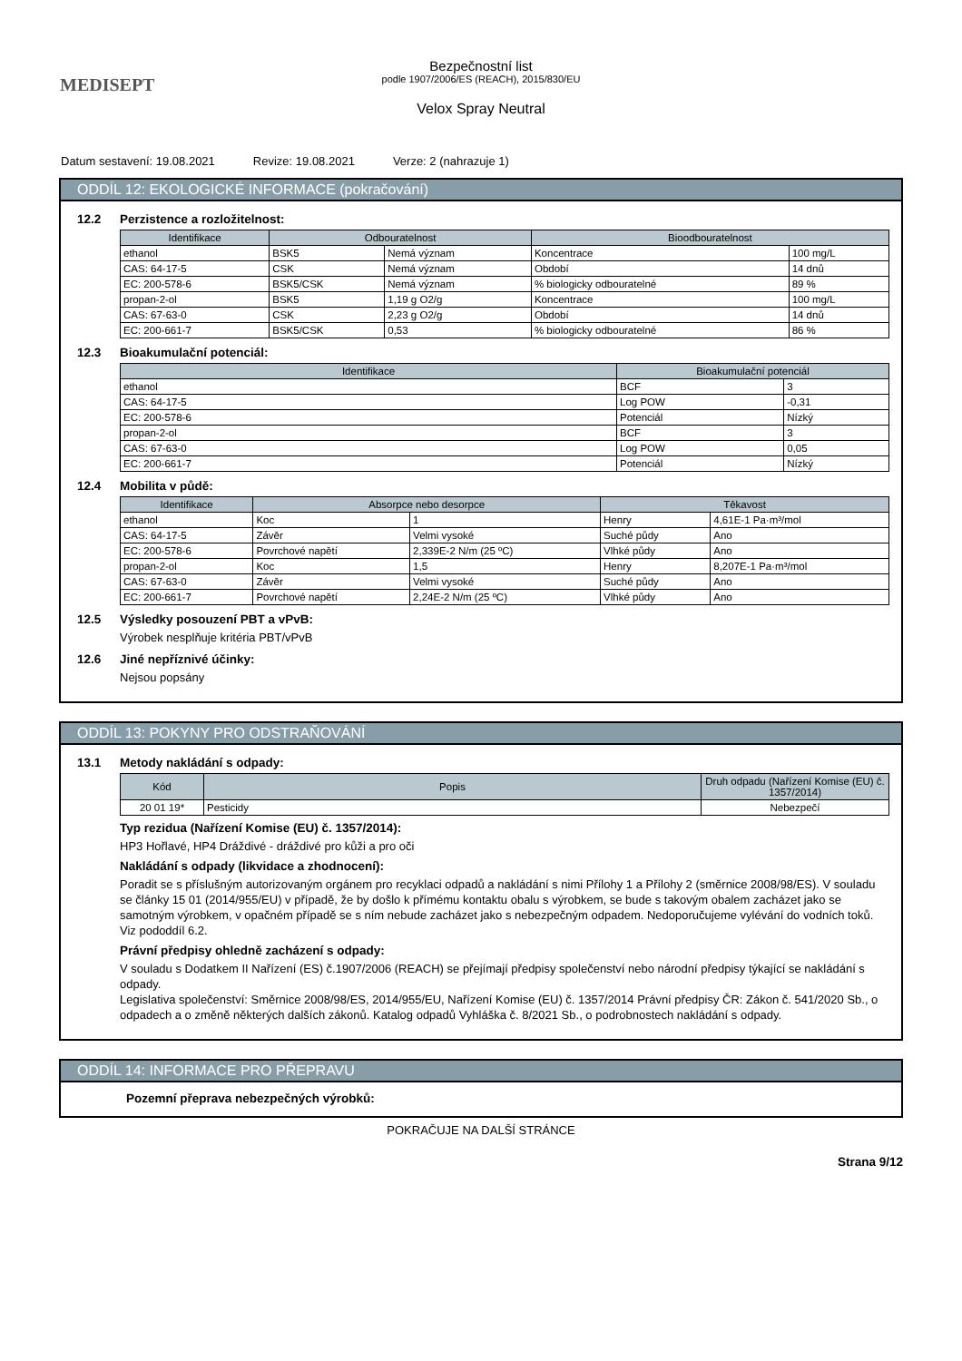MEDISEPT
Bezpečnostní list
podle 1907/2006/ES (REACH), 2015/830/EU
Velox Spray Neutral
Datum sestavení: 19.08.2021 Revize: 19.08.2021 Verze: 2 (nahrazuje 1)
ODDÍL 12: EKOLOGICKÉ INFORMACE (pokračování)
12.2 Perzistence a rozložitelnost:
| Identifikace | Odbouratelnost | | Bioodbouratelnost | |
| --- | --- | --- | --- | --- |
| ethanol | BSK5 | Nemá význam | Koncentrace | 100 mg/L |
| CAS: 64-17-5 | CSK | Nemá význam | Období | 14 dnů |
| EC: 200-578-6 | BSK5/CSK | Nemá význam | % biologicky odbouratelné | 89 % |
| propan-2-ol | BSK5 | 1,19 g O2/g | Koncentrace | 100 mg/L |
| CAS: 67-63-0 | CSK | 2,23 g O2/g | Období | 14 dnů |
| EC: 200-661-7 | BSK5/CSK | 0,53 | % biologicky odbouratelné | 86 % |
12.3 Bioakumulační potenciál:
| Identifikace | Bioakumulační potenciál | |
| --- | --- | --- |
| ethanol | BCF | 3 |
| CAS: 64-17-5 | Log POW | -0,31 |
| EC: 200-578-6 | Potenciál | Nízký |
| propan-2-ol | BCF | 3 |
| CAS: 67-63-0 | Log POW | 0,05 |
| EC: 200-661-7 | Potenciál | Nízký |
12.4 Mobilita v půdě:
| Identifikace | Absorpce nebo desorpce | | Těkavost | |
| --- | --- | --- | --- | --- |
| ethanol | Koc | 1 | Henry | 4,61E-1 Pa·m³/mol |
| CAS: 64-17-5 | Závěr | Velmi vysoké | Suché půdy | Ano |
| EC: 200-578-6 | Povrchové napětí | 2,339E-2 N/m (25 ºC) | Vlhké půdy | Ano |
| propan-2-ol | Koc | 1,5 | Henry | 8,207E-1 Pa·m³/mol |
| CAS: 67-63-0 | Závěr | Velmi vysoké | Suché půdy | Ano |
| EC: 200-661-7 | Povrchové napětí | 2,24E-2 N/m (25 ºC) | Vlhké půdy | Ano |
12.5 Výsledky posouzení PBT a vPvB:
Výrobek nesplňuje kritéria PBT/vPvB
12.6 Jiné nepříznivé účinky:
Nejsou popsány
ODDÍL 13: POKYNY PRO ODSTRAŇOVÁNÍ
13.1 Metody nakládání s odpady:
| Kód | Popis | Druh odpadu (Nařízení Komise (EU) č. 1357/2014) |
| --- | --- | --- |
| 20 01 19* | Pesticidy | Nebezpečí |
Typ rezidua (Nařízení Komise (EU) č. 1357/2014):
HP3 Hořlavé, HP4 Dráždivé - dráždivé pro kůži a pro oči
Nakládání s odpady (likvidace a zhodnocení):
Poradit se s příslušným autorizovaným orgánem pro recyklaci odpadů a nakládání s nimi Přílohy 1 a Přílohy 2 (směrnice 2008/98/ES). V souladu se články 15 01 (2014/955/EU) v případě, že by došlo k přímému kontaktu obalu s výrobkem, se bude s takovým obalem zacházet jako se samotným výrobkem, v opačném případě se s ním nebude zacházet jako s nebezpečným odpadem. Nedoporučujeme vylévání do vodních toků. Viz pododdíl 6.2.
Právní předpisy ohledně zacházení s odpady:
V souladu s Dodatkem II Nařízení (ES) č.1907/2006 (REACH) se přejímají předpisy společenství nebo národní předpisy týkající se nakládání s odpady.
Legislativa společenství: Směrnice 2008/98/ES, 2014/955/EU, Nařízení Komise (EU) č. 1357/2014 Právní předpisy ČR: Zákon č. 541/2020 Sb., o odpadech a o změně některých dalších zákonů. Katalog odpadů Vyhláška č. 8/2021 Sb., o podrobnostech nakládání s odpady.
ODDÍL 14: INFORMACE PRO PŘEPRAVU
Pozemní přeprava nebezpečných výrobků:
POKRAČUJE NA DALŠÍ STRÁNCE
Strana 9/12